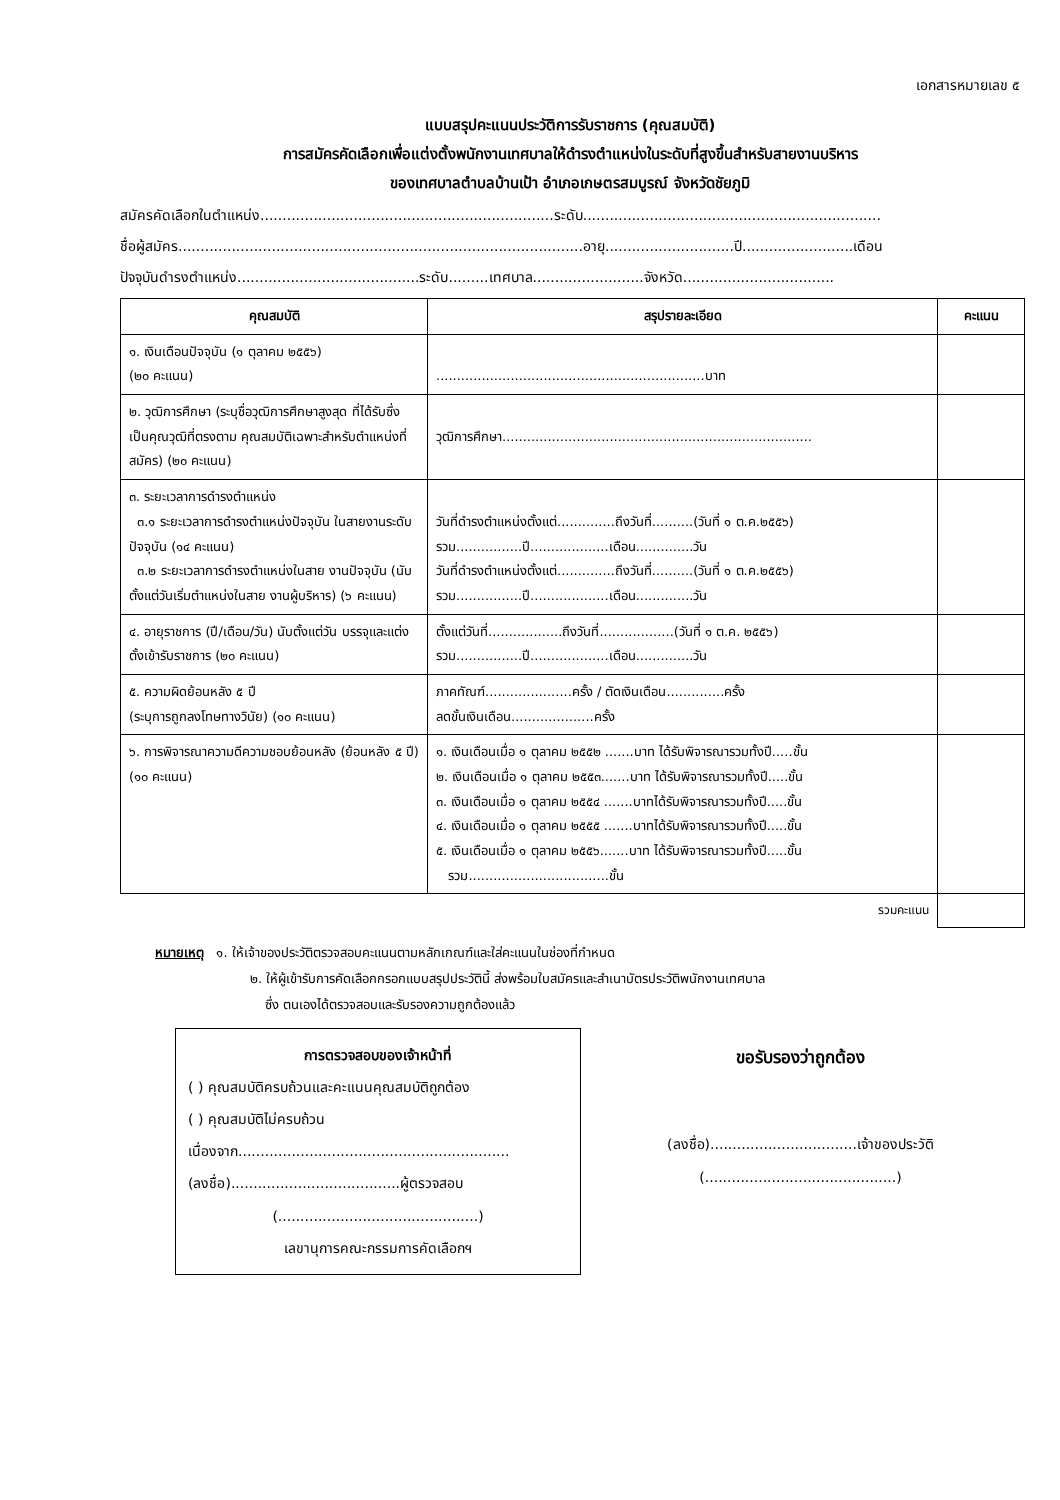เอกสารหมายเลข ๕
แบบสรุปคะแนนประวัติการรับราชการ (คุณสมบัติ)
การสมัครคัดเลือกเพื่อแต่งตั้งพนักงานเทศบาลให้ดำรงตำแหน่งในระดับที่สูงขึ้นสำหรับสายงานบริหาร
ของเทศบาลตำบลบ้านเป้า อำเภอเกษตรสมบูรณ์ จังหวัดชัยภูมิ
สมัครคัดเลือกในตำแหน่ง..................................................................ระดับ...................................................................
ชื่อผู้สมัคร...........................................................................................อายุ.............................ปี.........................เดือน
ปัจจุบันดำรงตำแหน่ง.........................................ระดับ.........เทศบาล.........................จังหวัด..................................
| คุณสมบัติ | สรุปรายละเอียด | คะแนน |
| --- | --- | --- |
| ๑. เงินเดือนปัจจุบัน (๑ ตุลาคม ๒๕๕๖) (๒๐ คะแนน) | .................................................................บาท | |
| ๒. วุฒิการศึกษา (ระบุชื่อวุฒิการศึกษาสูงสุด ที่ได้รับซึ่งเป็นคุณวุฒิที่ตรงตาม คุณสมบัติเฉพาะสำหรับตำแหน่งที่สมัคร) (๒๐ คะแนน) | วุฒิการศึกษา........................................................................... | |
| ๓. ระยะเวลาการดำรงตำแหน่ง ๓.๑ ระยะเวลาการดำรงตำแหน่งปัจจุบัน ในสายงานระดับปัจจุบัน (๑๔ คะแนน) ๓.๒ ระยะเวลาการดำรงตำแหน่งในสาย งานปัจจุบัน (นับตั้งแต่วันเริ่มตำแหน่งในสาย งานผู้บริหาร) (๖ คะแนน) | วันที่ดำรงตำแหน่งตั้งแต่..............ถึงวันที่..........(วันที่ ๑ ต.ค.๒๕๕๖) รวม................ปี...................เดือน..............วัน วันที่ดำรงตำแหน่งตั้งแต่..............ถึงวันที่..........(วันที่ ๑ ต.ค.๒๕๕๖) รวม................ปี...................เดือน..............วัน | |
| ๔. อายุราชการ (ปี/เดือน/วัน) นับตั้งแต่วัน บรรจุและแต่งตั้งเข้ารับราชการ (๒๐ คะแนน) | ตั้งแต่วันที่..................ถึงวันที่..................(วันที่ ๑ ต.ค. ๒๕๕๖) รวม................ปี...................เดือน..............วัน | |
| ๕. ความผิดย้อนหลัง ๕ ปี (ระบุการถูกลงโทษทางวินัย) (๑๐ คะแนน) | ภาคทัณฑ์.....................ครั้ง / ตัดเงินเดือน..............ครั้ง ลดขั้นเงินเดือน....................ครั้ง | |
| ๖. การพิจารณาความดีความชอบย้อนหลัง (ย้อนหลัง ๕ ปี) (๑๐ คะแนน) | ๑. เงินเดือนเมื่อ ๑ ตุลาคม ๒๕๕๒ .......บาท ได้รับพิจารณารวมทั้งปี.....ขั้น ๒. เงินเดือนเมื่อ ๑ ตุลาคม ๒๕๕๓.......บาท ได้รับพิจารณารวมทั้งปี.....ขั้น ๓. เงินเดือนเมื่อ ๑ ตุลาคม ๒๕๕๔ .......บาทได้รับพิจารณารวมทั้งปี.....ขั้น ๔. เงินเดือนเมื่อ ๑ ตุลาคม ๒๕๕๕ .......บาทได้รับพิจารณารวมทั้งปี.....ขั้น ๕. เงินเดือนเมื่อ ๑ ตุลาคม ๒๕๕๖.......บาท ได้รับพิจารณารวมทั้งปี.....ขั้น รวม..................................ขั้น | |
| | รวมคะแนน | |
หมายเหตุ ๑. ให้เจ้าของประวัติตรวจสอบคะแนนตามหลักเกณฑ์และใส่คะแนนในช่องที่กำหนด
๒. ให้ผู้เข้ารับการคัดเลือกกรอกแบบสรุปประวัตินี้ ส่งพร้อมใบสมัครและสำเนาบัตรประวัติพนักงานเทศบาล
ซึ่ง ตนเองได้ตรวจสอบและรับรองความถูกต้องแล้ว
การตรวจสอบของเจ้าหน้าที่
( ) คุณสมบัติครบถ้วนและคะแนนคุณสมบัติถูกต้อง
( ) คุณสมบัติไม่ครบถ้วน
เนื่องจาก.............................................................
(ลงชื่อ)......................................ผู้ตรวจสอบ
(.............................................)
เลขานุการคณะกรรมการคัดเลือกฯ
ขอรับรองว่าถูกต้อง
(ลงชื่อ).................................เจ้าของประวัติ
(...........................................)